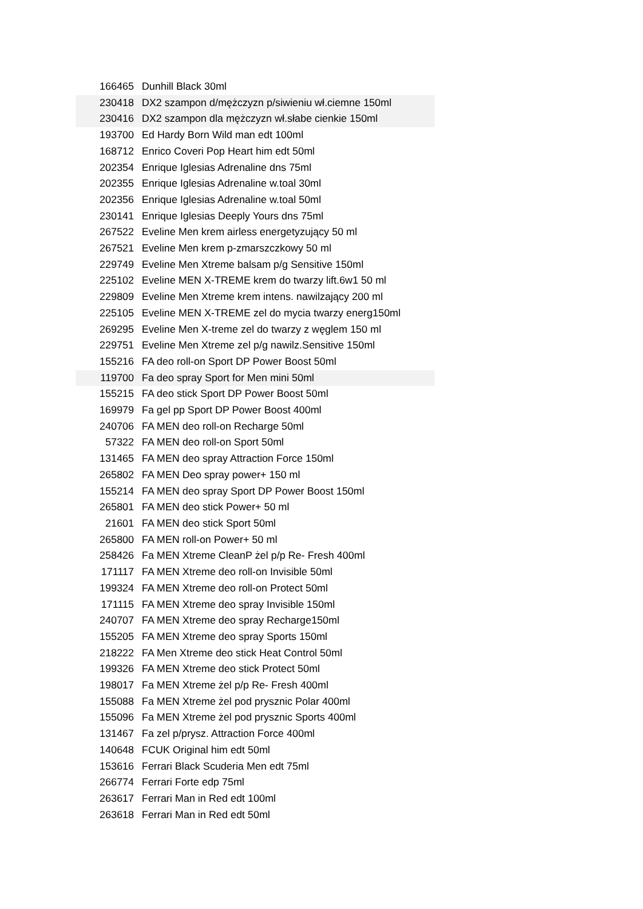| 166465 | Dunhill Black 30ml |
| 230418 | DX2 szampon d/mężczyzn p/siwieniu wł.ciemne 150ml |
| 230416 | DX2 szampon dla mężczyzn wł.słabe cienkie 150ml |
| 193700 | Ed Hardy Born Wild man edt 100ml |
| 168712 | Enrico Coveri Pop Heart him edt 50ml |
| 202354 | Enrique Iglesias Adrenaline dns 75ml |
| 202355 | Enrique Iglesias Adrenaline w.toal 30ml |
| 202356 | Enrique Iglesias Adrenaline w.toal 50ml |
| 230141 | Enrique Iglesias Deeply Yours dns 75ml |
| 267522 | Eveline Men krem airless energetyzujący 50 ml |
| 267521 | Eveline Men krem p-zmarszczkowy 50 ml |
| 229749 | Eveline Men Xtreme balsam p/g Sensitive 150ml |
| 225102 | Eveline MEN X-TREME krem do twarzy lift.6w1 50 ml |
| 229809 | Eveline Men Xtreme krem intens. nawilzający 200 ml |
| 225105 | Eveline MEN X-TREME zel do mycia twarzy energ150ml |
| 269295 | Eveline Men X-treme zel do twarzy z węglem 150 ml |
| 229751 | Eveline Men Xtreme zel p/g nawilz.Sensitive 150ml |
| 155216 | FA deo roll-on Sport DP Power Boost 50ml |
| 119700 | Fa deo spray Sport for Men mini 50ml |
| 155215 | FA deo stick Sport DP Power Boost 50ml |
| 169979 | Fa gel pp Sport DP Power Boost 400ml |
| 240706 | FA MEN deo roll-on Recharge 50ml |
| 57322 | FA MEN deo roll-on Sport 50ml |
| 131465 | FA MEN deo spray Attraction Force 150ml |
| 265802 | FA MEN Deo spray power+ 150 ml |
| 155214 | FA MEN deo spray Sport DP Power Boost 150ml |
| 265801 | FA MEN deo stick Power+ 50 ml |
| 21601 | FA MEN deo stick Sport 50ml |
| 265800 | FA MEN roll-on Power+ 50 ml |
| 258426 | Fa MEN Xtreme CleanP żel p/p Re- Fresh 400ml |
| 171117 | FA MEN Xtreme deo roll-on Invisible 50ml |
| 199324 | FA MEN Xtreme deo roll-on Protect 50ml |
| 171115 | FA MEN Xtreme deo spray Invisible 150ml |
| 240707 | FA MEN Xtreme deo spray Recharge150ml |
| 155205 | FA MEN Xtreme deo spray Sports 150ml |
| 218222 | FA Men Xtreme deo stick Heat Control 50ml |
| 199326 | FA MEN Xtreme deo stick Protect 50ml |
| 198017 | Fa MEN Xtreme żel p/p Re- Fresh 400ml |
| 155088 | Fa MEN Xtreme żel pod prysznic Polar 400ml |
| 155096 | Fa MEN Xtreme żel pod prysznic Sports 400ml |
| 131467 | Fa zel p/prysz. Attraction Force 400ml |
| 140648 | FCUK Original him edt 50ml |
| 153616 | Ferrari Black Scuderia Men edt 75ml |
| 266774 | Ferrari Forte edp 75ml |
| 263617 | Ferrari Man in Red edt 100ml |
| 263618 | Ferrari Man in Red edt 50ml |